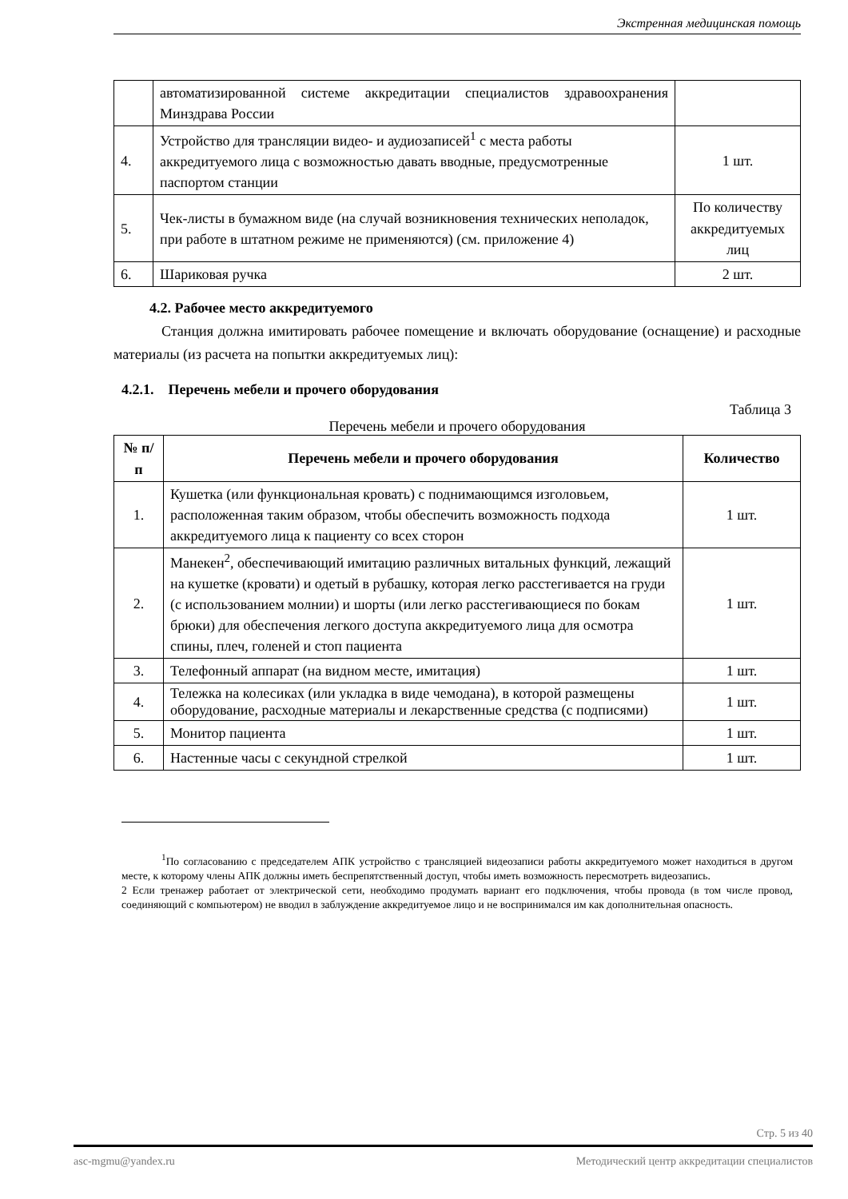Экстренная медицинская помощь
| | автоматизированной системе аккредитации специалистов здравоохранения Минздрава России | |
| 4. | Устройство для трансляции видео- и аудиозаписей<sup>1</sup> с места работы аккредитуемого лица с возможностью давать вводные, предусмотренные паспортом станции | 1 шт. |
| 5. | Чек-листы в бумажном виде (на случай возникновения технических неполадок, при работе в штатном режиме не применяются) (см. приложение 4) | По количеству аккредитуемых лиц |
| 6. | Шариковая ручка | 2 шт. |
4.2. Рабочее место аккредитуемого
Станция должна имитировать рабочее помещение и включать оборудование (оснащение) и расходные материалы (из расчета на попытки аккредитуемых лиц):
4.2.1. Перечень мебели и прочего оборудования
Таблица 3
Перечень мебели и прочего оборудования
| № п/п | Перечень мебели и прочего оборудования | Количество |
| --- | --- | --- |
| 1. | Кушетка (или функциональная кровать) с поднимающимся изголовьем, расположенная таким образом, чтобы обеспечить возможность подхода аккредитуемого лица к пациенту со всех сторон | 1 шт. |
| 2. | Манекен<sup>2</sup>, обеспечивающий имитацию различных витальных функций, лежащий на кушетке (кровати) и одетый в рубашку, которая легко расстегивается на груди (с использованием молнии) и шорты (или легко расстегивающиеся по бокам брюки) для обеспечения легкого доступа аккредитуемого лица для осмотра спины, плеч, голеней и стоп пациента | 1 шт. |
| 3. | Телефонный аппарат (на видном месте, имитация) | 1 шт. |
| 4. | Тележка на колесиках (или укладка в виде чемодана), в которой размещены оборудование, расходные материалы и лекарственные средства (с подписями) | 1 шт. |
| 5. | Монитор пациента | 1 шт. |
| 6. | Настенные часы с секундной стрелкой | 1 шт. |
<sup>1</sup> По согласованию с председателем АПК устройство с трансляцией видеозаписи работы аккредитуемого может находиться в другом месте, к которому члены АПК должны иметь беспрепятственный доступ, чтобы иметь возможность пересмотреть видеозапись.
2 Если тренажер работает от электрической сети, необходимо продумать вариант его подключения, чтобы провода (в том числе провод, соединяющий с компьютером) не вводил в заблуждение аккредитуемое лицо и не воспринимался им как дополнительная опасность.
Стр. 5 из 40
asc-mgmu@yandex.ru Методический центр аккредитации специалистов